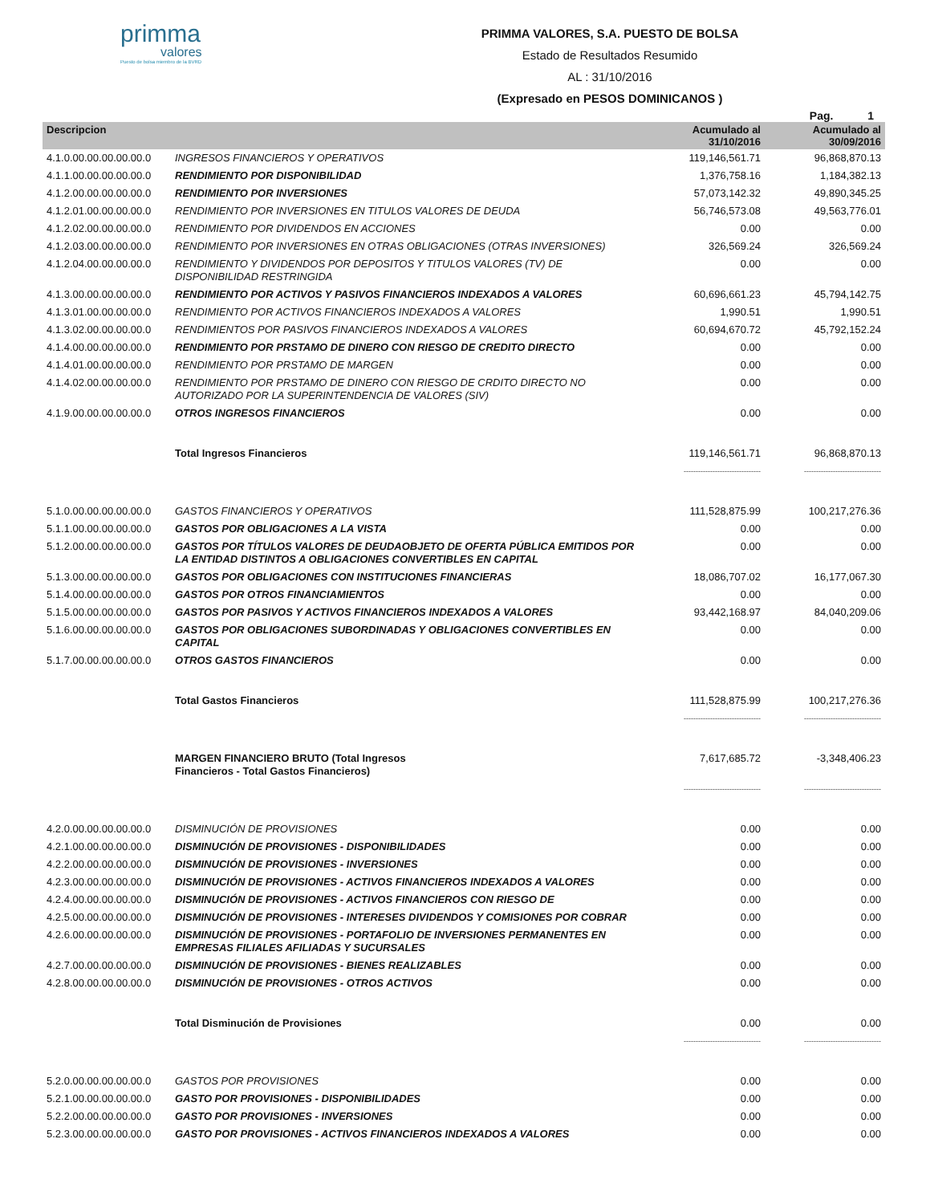primma
valores
Puesto de bolsa miembro de la BVRD
PRIMMA VALORES, S.A. PUESTO DE BOLSA
Estado de Resultados Resumido
AL : 31/10/2016
(Expresado en PESOS DOMINICANOS )
Pag. 1
| Descripcion | | Acumulado al 31/10/2016 | Acumulado al 30/09/2016 |
| --- | --- | --- | --- |
| 4.1.0.00.00.00.00.00.0 | INGRESOS FINANCIEROS Y OPERATIVOS | 119,146,561.71 | 96,868,870.13 |
| 4.1.1.00.00.00.00.00.0 | RENDIMIENTO POR DISPONIBILIDAD | 1,376,758.16 | 1,184,382.13 |
| 4.1.2.00.00.00.00.00.0 | RENDIMIENTO POR INVERSIONES | 57,073,142.32 | 49,890,345.25 |
| 4.1.2.01.00.00.00.00.0 | RENDIMIENTO POR INVERSIONES EN TITULOS VALORES DE DEUDA | 56,746,573.08 | 49,563,776.01 |
| 4.1.2.02.00.00.00.00.0 | RENDIMIENTO POR DIVIDENDOS EN ACCIONES | 0.00 | 0.00 |
| 4.1.2.03.00.00.00.00.0 | RENDIMIENTO POR INVERSIONES EN OTRAS OBLIGACIONES (OTRAS INVERSIONES) | 326,569.24 | 326,569.24 |
| 4.1.2.04.00.00.00.00.0 | RENDIMIENTO Y DIVIDENDOS POR DEPOSITOS Y TITULOS VALORES (TV) DE DISPONIBILIDAD RESTRINGIDA | 0.00 | 0.00 |
| 4.1.3.00.00.00.00.00.0 | RENDIMIENTO POR ACTIVOS Y PASIVOS FINANCIEROS INDEXADOS A VALORES | 60,696,661.23 | 45,794,142.75 |
| 4.1.3.01.00.00.00.00.0 | RENDIMIENTO POR ACTIVOS FINANCIEROS INDEXADOS A VALORES | 1,990.51 | 1,990.51 |
| 4.1.3.02.00.00.00.00.0 | RENDIMIENTOS POR PASIVOS FINANCIEROS INDEXADOS A VALORES | 60,694,670.72 | 45,792,152.24 |
| 4.1.4.00.00.00.00.00.0 | RENDIMIENTO POR PRSTAMO DE DINERO CON RIESGO DE CREDITO DIRECTO | 0.00 | 0.00 |
| 4.1.4.01.00.00.00.00.0 | RENDIMIENTO POR PRSTAMO DE MARGEN | 0.00 | 0.00 |
| 4.1.4.02.00.00.00.00.0 | RENDIMIENTO POR PRSTAMO DE DINERO CON RIESGO DE CRDITO DIRECTO NO AUTORIZADO POR LA SUPERINTENDENCIA DE VALORES (SIV) | 0.00 | 0.00 |
| 4.1.9.00.00.00.00.00.0 | OTROS INGRESOS FINANCIEROS | 0.00 | 0.00 |
| | Total Ingresos Financieros | 119,146,561.71 | 96,868,870.13 |
| | | -------------------------------- | -------------------------------- |
| 5.1.0.00.00.00.00.00.0 | GASTOS FINANCIEROS Y OPERATIVOS | 111,528,875.99 | 100,217,276.36 |
| 5.1.1.00.00.00.00.00.0 | GASTOS POR OBLIGACIONES A LA VISTA | 0.00 | 0.00 |
| 5.1.2.00.00.00.00.00.0 | GASTOS POR TÍTULOS VALORES DE DEUDAOBJETO DE OFERTA PÚBLICA EMITIDOS POR LA ENTIDAD DISTINTOS A OBLIGACIONES CONVERTIBLES EN CAPITAL | 0.00 | 0.00 |
| 5.1.3.00.00.00.00.00.0 | GASTOS POR OBLIGACIONES CON INSTITUCIONES FINANCIERAS | 18,086,707.02 | 16,177,067.30 |
| 5.1.4.00.00.00.00.00.0 | GASTOS POR OTROS FINANCIAMIENTOS | 0.00 | 0.00 |
| 5.1.5.00.00.00.00.00.0 | GASTOS POR PASIVOS Y ACTIVOS FINANCIEROS INDEXADOS A VALORES | 93,442,168.97 | 84,040,209.06 |
| 5.1.6.00.00.00.00.00.0 | GASTOS POR OBLIGACIONES SUBORDINADAS Y OBLIGACIONES CONVERTIBLES EN CAPITAL | 0.00 | 0.00 |
| 5.1.7.00.00.00.00.00.0 | OTROS GASTOS FINANCIEROS | 0.00 | 0.00 |
| | Total Gastos Financieros | 111,528,875.99 | 100,217,276.36 |
| | | -------------------------------- | -------------------------------- |
| | MARGEN FINANCIERO BRUTO (Total Ingresos Financieros - Total Gastos Financieros) | 7,617,685.72 | -3,348,406.23 |
| | | -------------------------------- | -------------------------------- |
| 4.2.0.00.00.00.00.00.0 | DISMINUCIÓN DE PROVISIONES | 0.00 | 0.00 |
| 4.2.1.00.00.00.00.00.0 | DISMINUCIÓN DE PROVISIONES - DISPONIBILIDADES | 0.00 | 0.00 |
| 4.2.2.00.00.00.00.00.0 | DISMINUCIÓN DE PROVISIONES - INVERSIONES | 0.00 | 0.00 |
| 4.2.3.00.00.00.00.00.0 | DISMINUCIÓN DE PROVISIONES - ACTIVOS FINANCIEROS INDEXADOS A VALORES | 0.00 | 0.00 |
| 4.2.4.00.00.00.00.00.0 | DISMINUCIÓN DE PROVISIONES - ACTIVOS FINANCIEROS CON RIESGO DE | 0.00 | 0.00 |
| 4.2.5.00.00.00.00.00.0 | DISMINUCIÓN DE PROVISIONES - INTERESES DIVIDENDOS Y COMISIONES POR COBRAR | 0.00 | 0.00 |
| 4.2.6.00.00.00.00.00.0 | DISMINUCIÓN DE PROVISIONES - PORTAFOLIO DE INVERSIONES PERMANENTES EN EMPRESAS FILIALES AFILIADAS Y SUCURSALES | 0.00 | 0.00 |
| 4.2.7.00.00.00.00.00.0 | DISMINUCIÓN DE PROVISIONES - BIENES REALIZABLES | 0.00 | 0.00 |
| 4.2.8.00.00.00.00.00.0 | DISMINUCIÓN DE PROVISIONES - OTROS ACTIVOS | 0.00 | 0.00 |
| | Total Disminución de Provisiones | 0.00 | 0.00 |
| | | -------------------------------- | -------------------------------- |
| 5.2.0.00.00.00.00.00.0 | GASTOS POR PROVISIONES | 0.00 | 0.00 |
| 5.2.1.00.00.00.00.00.0 | GASTO POR PROVISIONES - DISPONIBILIDADES | 0.00 | 0.00 |
| 5.2.2.00.00.00.00.00.0 | GASTO POR PROVISIONES - INVERSIONES | 0.00 | 0.00 |
| 5.2.3.00.00.00.00.00.0 | GASTO POR PROVISIONES - ACTIVOS FINANCIEROS INDEXADOS A VALORES | 0.00 | 0.00 |